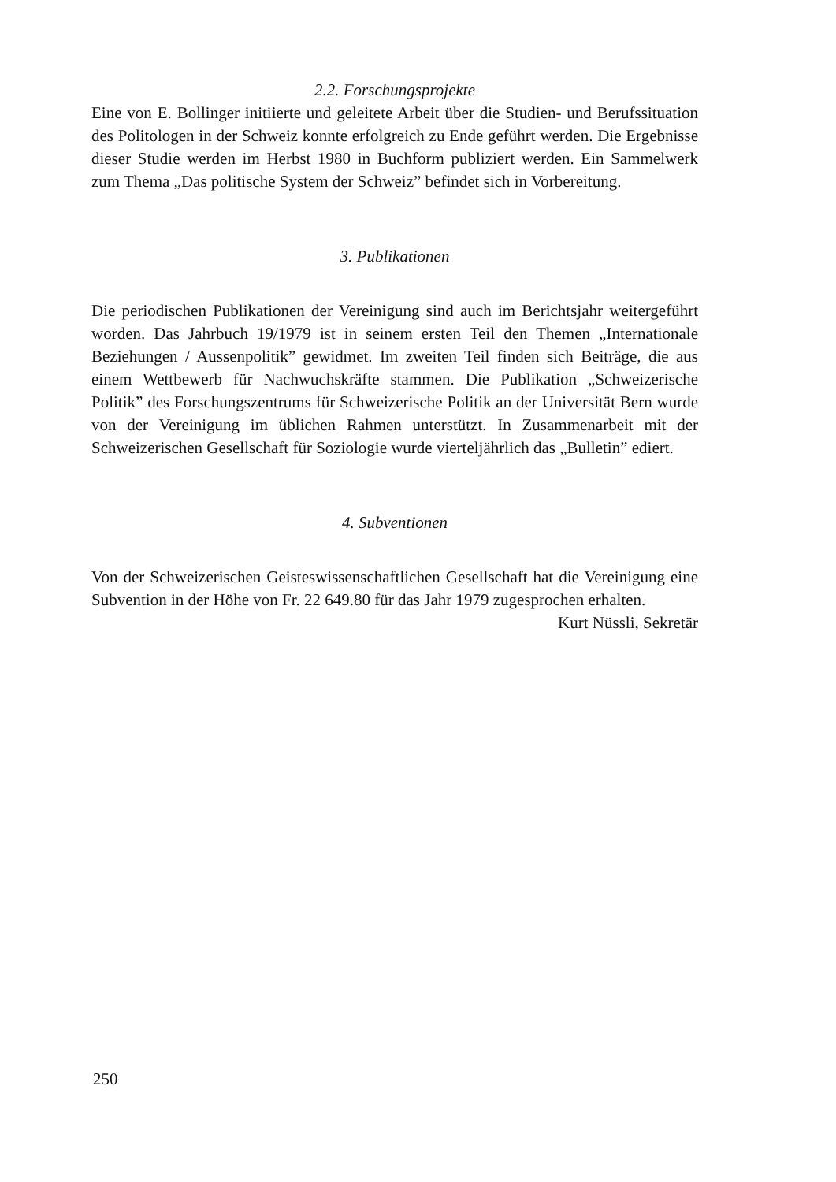2.2. Forschungsprojekte
Eine von E. Bollinger initiierte und geleitete Arbeit über die Studien- und Berufssituation des Politologen in der Schweiz konnte erfolgreich zu Ende geführt werden. Die Ergebnisse dieser Studie werden im Herbst 1980 in Buchform publiziert werden. Ein Sammelwerk zum Thema „Das politische System der Schweiz” befindet sich in Vorbereitung.
3. Publikationen
Die periodischen Publikationen der Vereinigung sind auch im Berichtsjahr weitergeführt worden. Das Jahrbuch 19/1979 ist in seinem ersten Teil den Themen „Internationale Beziehungen / Aussenpolitik” gewidmet. Im zweiten Teil finden sich Beiträge, die aus einem Wettbewerb für Nachwuchskräfte stammen. Die Publikation „Schweizerische Politik” des Forschungszentrums für Schweizerische Politik an der Universität Bern wurde von der Vereinigung im üblichen Rahmen unterstützt. In Zusammenarbeit mit der Schweizerischen Gesellschaft für Soziologie wurde vierteljährlich das „Bulletin” ediert.
4. Subventionen
Von der Schweizerischen Geisteswissenschaftlichen Gesellschaft hat die Vereinigung eine Subvention in der Höhe von Fr. 22 649.80 für das Jahr 1979 zugesprochen erhalten.
Kurt Nüssli, Sekretär
250